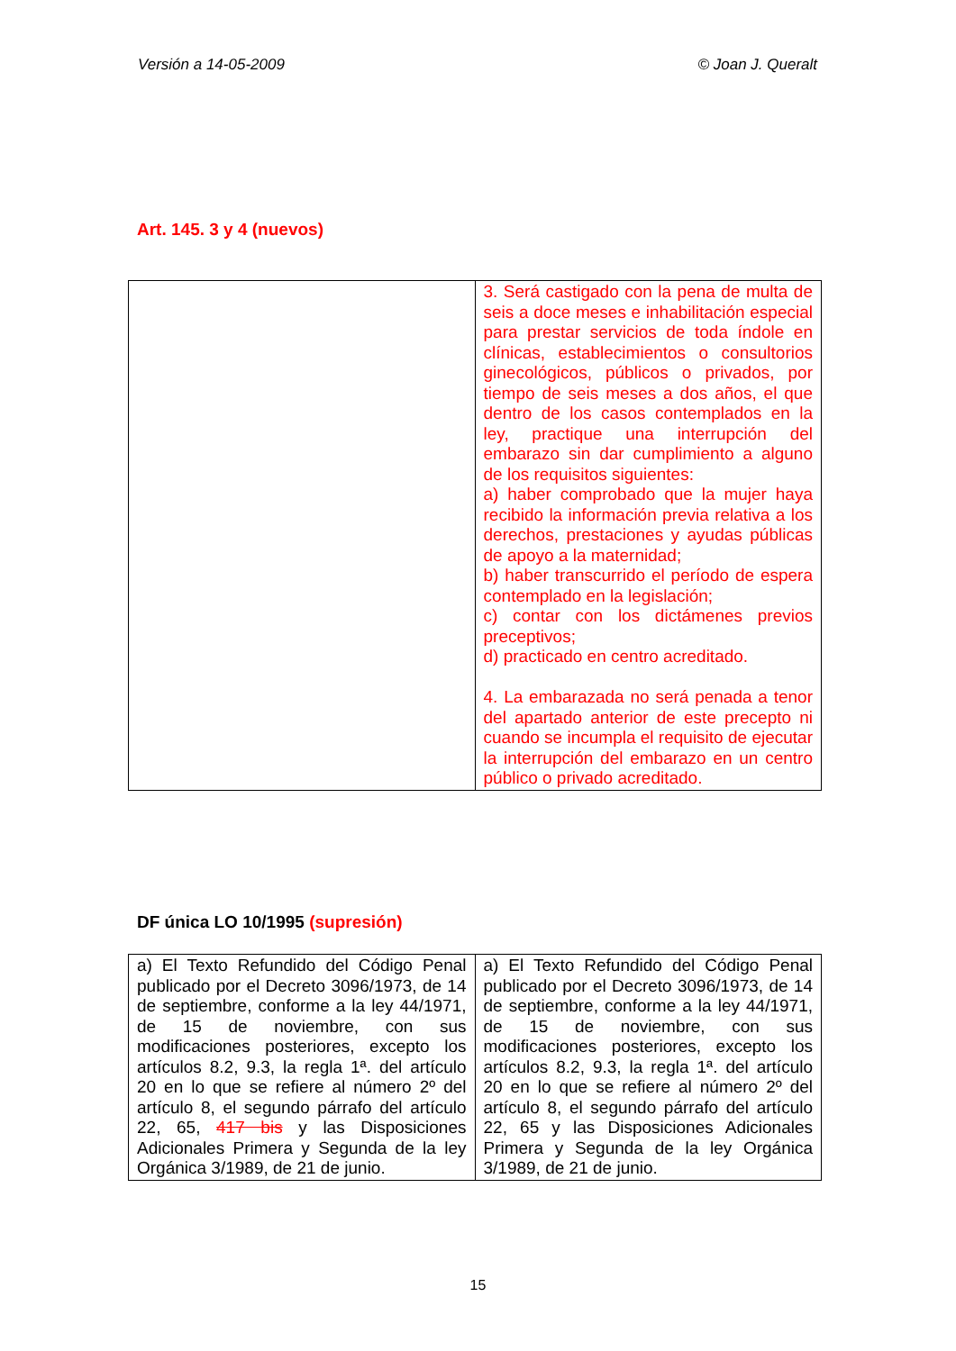Versión a 14-05-2009 © Joan J. Queralt
Art. 145. 3 y 4 (nuevos)
| | 3. Será castigado con la pena de multa de seis a doce meses e inhabilitación especial para prestar servicios de toda índole en clínicas, establecimientos o consultorios ginecológicos, públicos o privados, por tiempo de seis meses a dos años, el que dentro de los casos contemplados en la ley, practique una interrupción del embarazo sin dar cumplimiento a alguno de los requisitos siguientes: a) haber comprobado que la mujer haya recibido la información previa relativa a los derechos, prestaciones y ayudas públicas de apoyo a la maternidad; b) haber transcurrido el período de espera contemplado en la legislación; c) contar con los dictámenes previos preceptivos; d) practicado en centro acreditado. 4. La embarazada no será penada a tenor del apartado anterior de este precepto ni cuando se incumpla el requisito de ejecutar la interrupción del embarazo en un centro público o privado acreditado. |
DF única LO 10/1995 (supresión)
| a) El Texto Refundido del Código Penal publicado por el Decreto 3096/1973, de 14 de septiembre, conforme a la ley 44/1971, de 15 de noviembre, con sus modificaciones posteriores, excepto los artículos 8.2, 9.3, la regla 1ª. del artículo 20 en lo que se refiere al número 2º del artículo 8, el segundo párrafo del artículo 22, 65, 417 bis y las Disposiciones Adicionales Primera y Segunda de la ley Orgánica 3/1989, de 21 de junio. | a) El Texto Refundido del Código Penal publicado por el Decreto 3096/1973, de 14 de septiembre, conforme a la ley 44/1971, de 15 de noviembre, con sus modificaciones posteriores, excepto los artículos 8.2, 9.3, la regla 1ª. del artículo 20 en lo que se refiere al número 2º del artículo 8, el segundo párrafo del artículo 22, 65 y las Disposiciones Adicionales Primera y Segunda de la ley Orgánica 3/1989, de 21 de junio. |
15